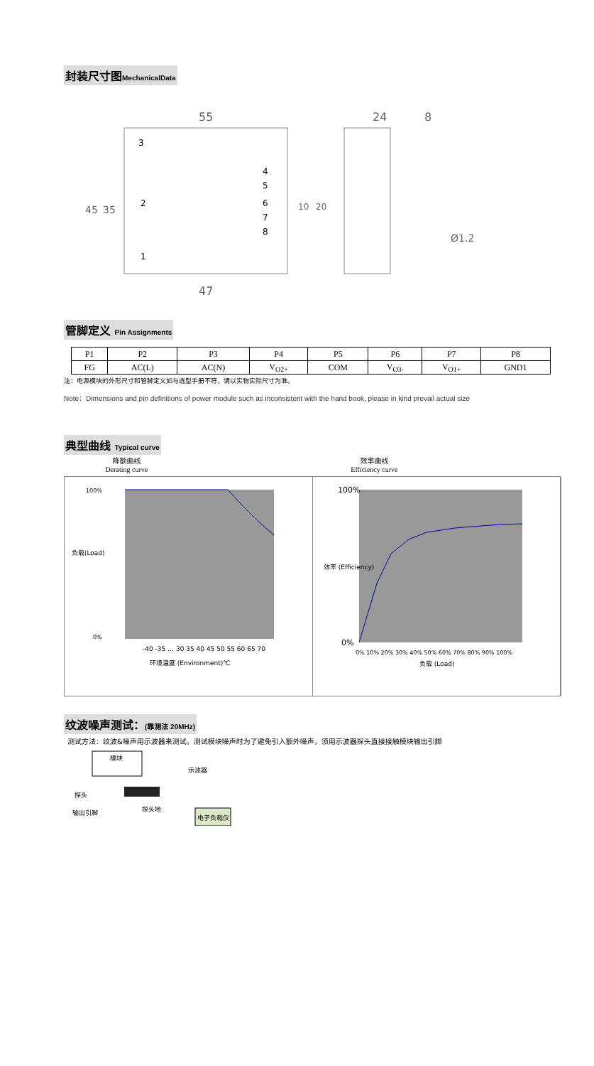封装尺寸图MechanicalData
55
24
8
3
2
1
4
5
6
7
8
47
Ø1.2
45
35
10
20
管脚定义 Pin Assignments
| P1 | P2 | P3 | P4 | P5 | P6 | P7 | P8 |
| FG | AC(L) | AC(N) | V<sub>O2+</sub> | COM | V<sub>O3-</sub> | V<sub>O1+</sub> | GND1 |
注：电源模块的外形尺寸和管脚定义如与选型手册不符，请以实物实际尺寸为准。
Note：Dimensions and pin definitions of power module such as inconsistent with the hand book, please in kind prevail actual size
典型曲线 Typical curve
降额曲线
Derating curve
效率曲线
Efficiency curve
-40 -35 … 30 35 40 45 50 55 60 65 70
环境温度 (Environment)℃
负载(Load)
100%
0%
0% 10% 20% 30% 40% 50% 60% 70% 80% 90% 100%
负载 (Load)
效率 (Efficiency)
100%
0%
纹波噪声测试：(靠测法 20MHz)
测试方法：纹波&噪声用示波器来测试。测试模块噪声时为了避免引入额外噪声，须用示波器探头直接接触模块输出引脚
模块
示波器
探头
探头地
输出引脚
电子负载仪